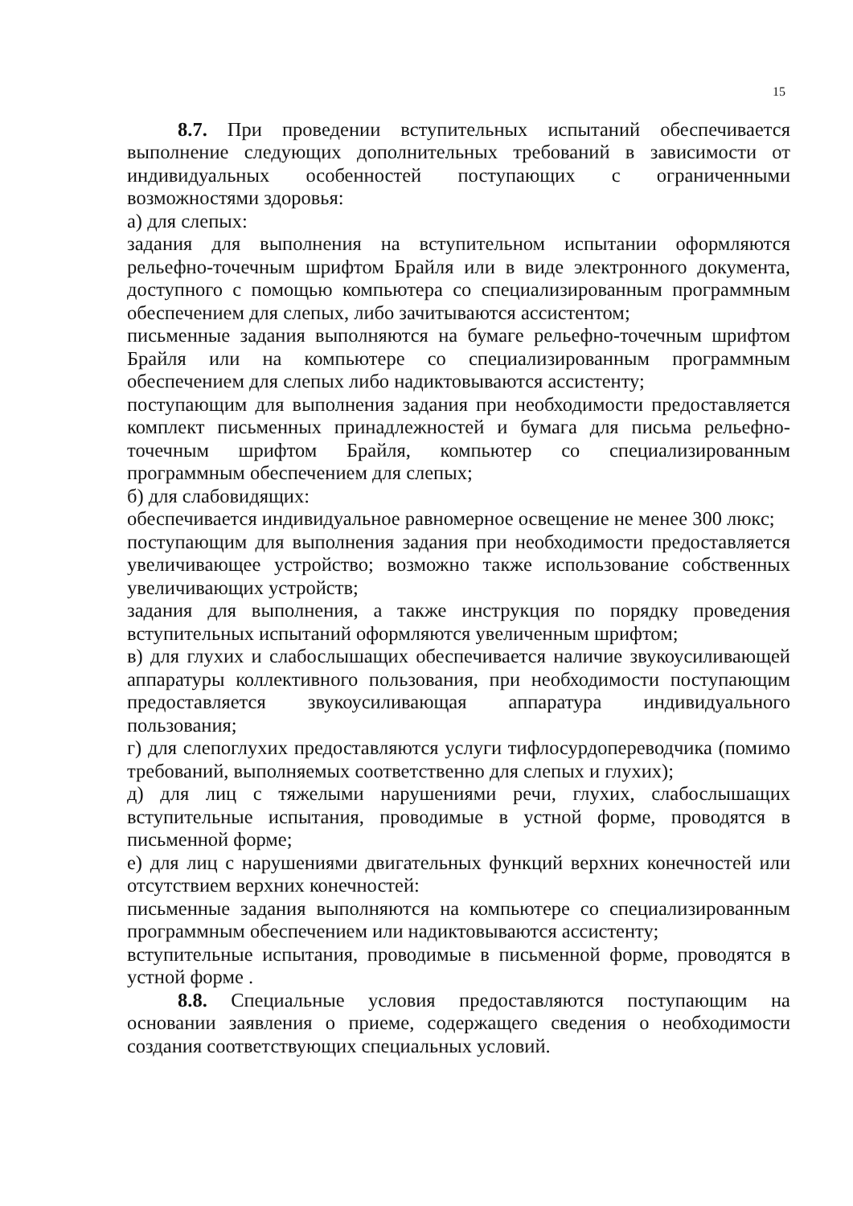15
8.7. При проведении вступительных испытаний обеспечивается выполнение следующих дополнительных требований в зависимости от индивидуальных особенностей поступающих с ограниченными возможностями здоровья:
а) для слепых:
задания для выполнения на вступительном испытании оформляются рельефно-точечным шрифтом Брайля или в виде электронного документа, доступного с помощью компьютера со специализированным программным обеспечением для слепых, либо зачитываются ассистентом;
письменные задания выполняются на бумаге рельефно-точечным шрифтом Брайля или на компьютере со специализированным программным обеспечением для слепых либо надиктовываются ассистенту;
поступающим для выполнения задания при необходимости предоставляется комплект письменных принадлежностей и бумага для письма рельефно-точечным шрифтом Брайля, компьютер со специализированным программным обеспечением для слепых;
б) для слабовидящих:
обеспечивается индивидуальное равномерное освещение не менее 300 люкс;
поступающим для выполнения задания при необходимости предоставляется увеличивающее устройство; возможно также использование собственных увеличивающих устройств;
задания для выполнения, а также инструкция по порядку проведения вступительных испытаний оформляются увеличенным шрифтом;
в) для глухих и слабослышащих обеспечивается наличие звукоусиливающей аппаратуры коллективного пользования, при необходимости поступающим предоставляется звукоусиливающая аппаратура индивидуального пользования;
г) для слепоглухих предоставляются услуги тифлосурдопереводчика (помимо требований, выполняемых соответственно для слепых и глухих);
д) для лиц с тяжелыми нарушениями речи, глухих, слабослышащих вступительные испытания, проводимые в устной форме, проводятся в письменной форме;
е) для лиц с нарушениями двигательных функций верхних конечностей или отсутствием верхних конечностей:
письменные задания выполняются на компьютере со специализированным программным обеспечением или надиктовываются ассистенту;
вступительные испытания, проводимые в письменной форме, проводятся в устной форме .
8.8. Специальные условия предоставляются поступающим на основании заявления о приеме, содержащего сведения о необходимости создания соответствующих специальных условий.